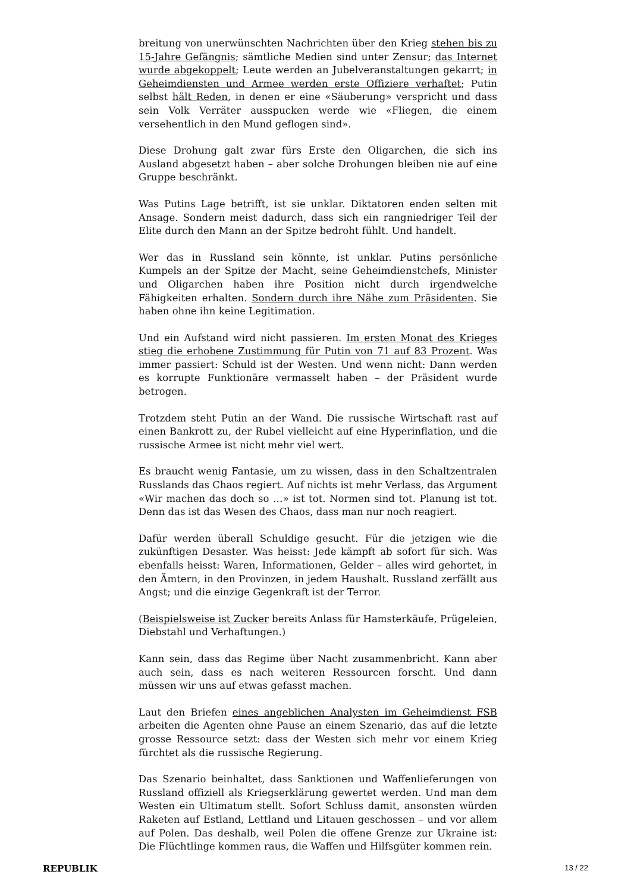breitung von unerwünschten Nachrichten über den Krieg stehen bis zu 15-Jahre Gefängnis; sämtliche Medien sind unter Zensur; das Internet wurde abgekoppelt; Leute werden an Jubelveranstaltungen gekarrt; in Geheimdiensten und Armee werden erste Offiziere verhaftet; Putin selbst hält Reden, in denen er eine «Säuberung» verspricht und dass sein Volk Verräter ausspucken werde wie «Fliegen, die einem versehentlich in den Mund geflogen sind».
Diese Drohung galt zwar fürs Erste den Oligarchen, die sich ins Ausland abgesetzt haben – aber solche Drohungen bleiben nie auf eine Gruppe beschränkt.
Was Putins Lage betrifft, ist sie unklar. Diktatoren enden selten mit Ansage. Sondern meist dadurch, dass sich ein rangniedriger Teil der Elite durch den Mann an der Spitze bedroht fühlt. Und handelt.
Wer das in Russland sein könnte, ist unklar. Putins persönliche Kumpels an der Spitze der Macht, seine Geheimdienstchefs, Minister und Oligarchen haben ihre Position nicht durch irgendwelche Fähigkeiten erhalten. Sondern durch ihre Nähe zum Präsidenten. Sie haben ohne ihn keine Legitimation.
Und ein Aufstand wird nicht passieren. Im ersten Monat des Krieges stieg die erhobene Zustimmung für Putin von 71 auf 83 Prozent. Was immer passiert: Schuld ist der Westen. Und wenn nicht: Dann werden es korrupte Funktionäre vermasselt haben – der Präsident wurde betrogen.
Trotzdem steht Putin an der Wand. Die russische Wirtschaft rast auf einen Bankrott zu, der Rubel vielleicht auf eine Hyperinflation, und die russische Armee ist nicht mehr viel wert.
Es braucht wenig Fantasie, um zu wissen, dass in den Schaltzentralen Russlands das Chaos regiert. Auf nichts ist mehr Verlass, das Argument «Wir machen das doch so …» ist tot. Normen sind tot. Planung ist tot. Denn das ist das Wesen des Chaos, dass man nur noch reagiert.
Dafür werden überall Schuldige gesucht. Für die jetzigen wie die zukünftigen Desaster. Was heisst: Jede kämpft ab sofort für sich. Was ebenfalls heisst: Waren, Informationen, Gelder – alles wird gehortet, in den Ämtern, in den Provinzen, in jedem Haushalt. Russland zerfällt aus Angst; und die einzige Gegenkraft ist der Terror.
(Beispielsweise ist Zucker bereits Anlass für Hamsterkäufe, Prügeleien, Diebstahl und Verhaftungen.)
Kann sein, dass das Regime über Nacht zusammenbricht. Kann aber auch sein, dass es nach weiteren Ressourcen forscht. Und dann müssen wir uns auf etwas gefasst machen.
Laut den Briefen eines angeblichen Analysten im Geheimdienst FSB arbeiten die Agenten ohne Pause an einem Szenario, das auf die letzte grosse Ressource setzt: dass der Westen sich mehr vor einem Krieg fürchtet als die russische Regierung.
Das Szenario beinhaltet, dass Sanktionen und Waffenlieferungen von Russland offiziell als Kriegserklärung gewertet werden. Und man dem Westen ein Ultimatum stellt. Sofort Schluss damit, ansonsten würden Raketen auf Estland, Lettland und Litauen geschossen – und vor allem auf Polen. Das deshalb, weil Polen die offene Grenze zur Ukraine ist: Die Flüchtlinge kommen raus, die Waffen und Hilfsgüter kommen rein.
REPUBLIK 13 / 22